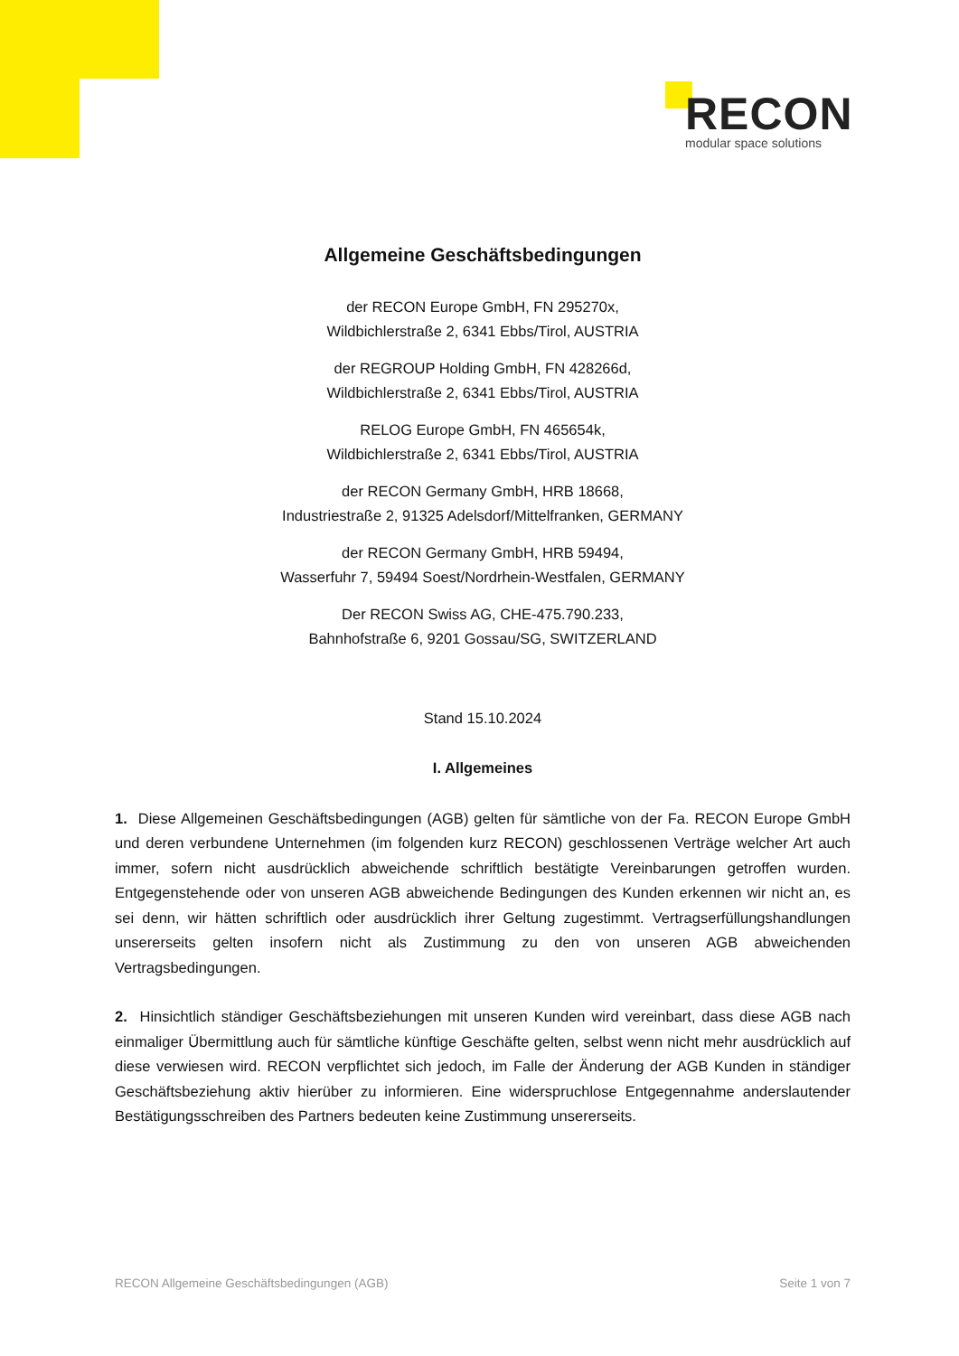RECON
modular space solutions
Allgemeine Geschäftsbedingungen
der RECON Europe GmbH, FN 295270x,
Wildbichlerstraße 2, 6341 Ebbs/Tirol, AUSTRIA
der REGROUP Holding GmbH, FN 428266d,
Wildbichlerstraße 2, 6341 Ebbs/Tirol, AUSTRIA
RELOG Europe GmbH, FN 465654k,
Wildbichlerstraße 2, 6341 Ebbs/Tirol, AUSTRIA
der RECON Germany GmbH, HRB 18668,
Industriestraße 2, 91325 Adelsdorf/Mittelfranken, GERMANY
der RECON Germany GmbH, HRB 59494,
Wasserfuhr 7, 59494 Soest/Nordrhein-Westfalen, GERMANY
Der RECON Swiss AG, CHE-475.790.233,
Bahnhofstraße 6, 9201 Gossau/SG, SWITZERLAND
Stand 15.10.2024
I. Allgemeines
1. Diese Allgemeinen Geschäftsbedingungen (AGB) gelten für sämtliche von der Fa. RECON Europe GmbH und deren verbundene Unternehmen (im folgenden kurz RECON) geschlossenen Verträge welcher Art auch immer, sofern nicht ausdrücklich abweichende schriftlich bestätigte Vereinbarungen getroffen wurden. Entgegenstehende oder von unseren AGB abweichende Bedingungen des Kunden erkennen wir nicht an, es sei denn, wir hätten schriftlich oder ausdrücklich ihrer Geltung zugestimmt. Vertragserfüllungshandlungen unsererseits gelten insofern nicht als Zustimmung zu den von unseren AGB abweichenden Vertragsbedingungen.
2. Hinsichtlich ständiger Geschäftsbeziehungen mit unseren Kunden wird vereinbart, dass diese AGB nach einmaliger Übermittlung auch für sämtliche künftige Geschäfte gelten, selbst wenn nicht mehr ausdrücklich auf diese verwiesen wird. RECON verpflichtet sich jedoch, im Falle der Änderung der AGB Kunden in ständiger Geschäftsbeziehung aktiv hierüber zu informieren. Eine widerspruchlose Entgegennahme anderslautender Bestätigungsschreiben des Partners bedeuten keine Zustimmung unsererseits.
RECON Allgemeine Geschäftsbedingungen (AGB) Seite 1 von 7